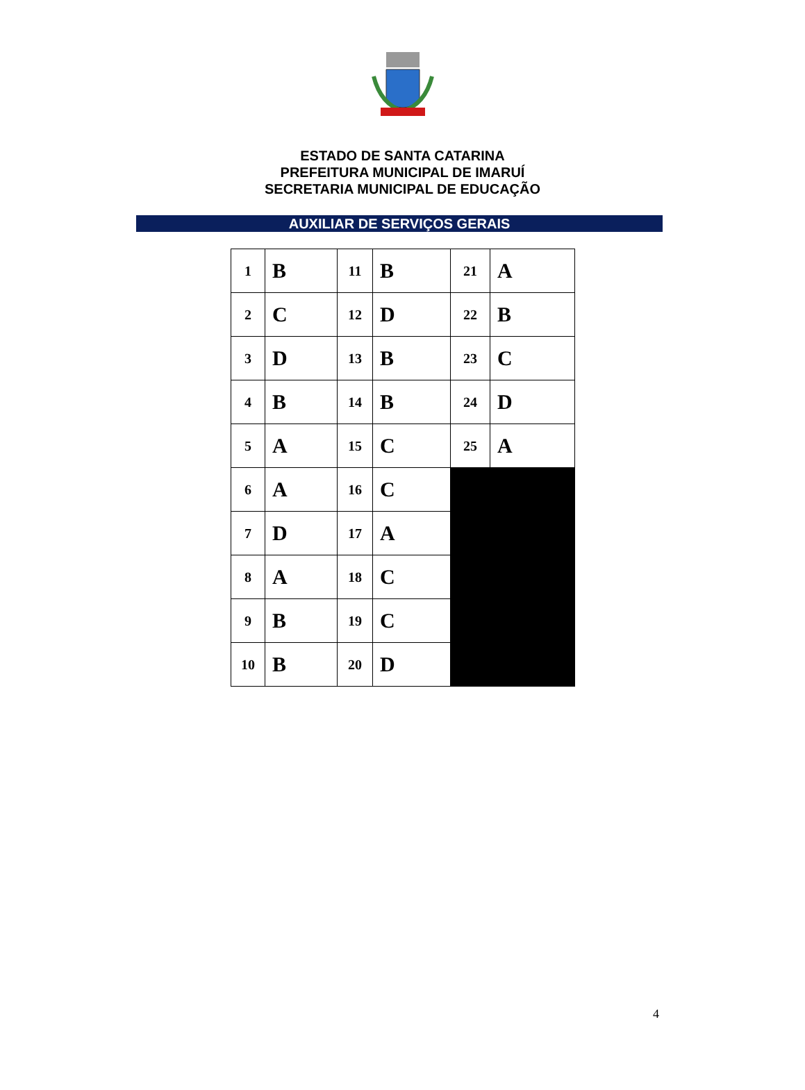ESTADO DE SANTA CATARINA
PREFEITURA MUNICIPAL DE IMARUÍ
SECRETARIA MUNICIPAL DE EDUCAÇÃO
AUXILIAR DE SERVIÇOS GERAIS
| 1 | B | 11 | B | 21 | A |
| 2 | C | 12 | D | 22 | B |
| 3 | D | 13 | B | 23 | C |
| 4 | B | 14 | B | 24 | D |
| 5 | A | 15 | C | 25 | A |
| 6 | A | 16 | C | | |
| 7 | D | 17 | A | | |
| 8 | A | 18 | C | | |
| 9 | B | 19 | C | | |
| 10 | B | 20 | D | | |
4